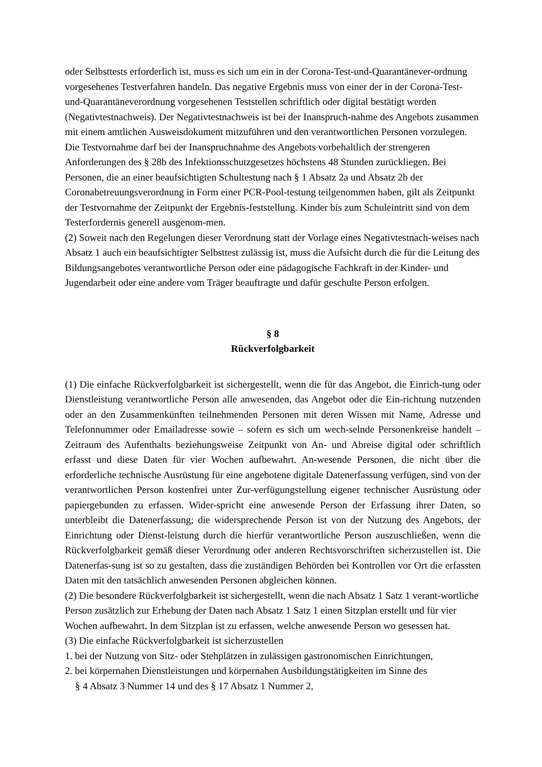oder Selbsttests erforderlich ist, muss es sich um ein in der Corona-Test-und-Quarantänever-ordnung vorgesehenes Testverfahren handeln. Das negative Ergebnis muss von einer der in der Corona-Test-und-Quarantäneverordnung vorgesehenen Teststellen schriftlich oder digital bestätigt werden (Negativtestnachweis). Der Negativtestnachweis ist bei der Inanspruch-nahme des Angebots zusammen mit einem amtlichen Ausweisdokument mitzuführen und den verantwortlichen Personen vorzulegen. Die Testvornahme darf bei der Inanspruchnahme des Angebots vorbehaltlich der strengeren Anforderungen des § 28b des Infektionsschutzgesetzes höchstens 48 Stunden zurückliegen. Bei Personen, die an einer beaufsichtigten Schultestung nach § 1 Absatz 2a und Absatz 2b der Coronabetreuungsverordnung in Form einer PCR-Pool-testung teilgenommen haben, gilt als Zeitpunkt der Testvornahme der Zeitpunkt der Ergebnis-feststellung. Kinder bis zum Schuleintritt sind von dem Testerfordernis generell ausgenom-men.
(2) Soweit nach den Regelungen dieser Verordnung statt der Vorlage eines Negativtestnach-weises nach Absatz 1 auch ein beaufsichtigter Selbsttest zulässig ist, muss die Aufsicht durch die für die Leitung des Bildungsangebotes verantwortliche Person oder eine pädagogische Fachkraft in der Kinder- und Jugendarbeit oder eine andere vom Träger beauftragte und dafür geschulte Person erfolgen.
§ 8
Rückverfolgbarkeit
(1) Die einfache Rückverfolgbarkeit ist sichergestellt, wenn die für das Angebot, die Einrich-tung oder Dienstleistung verantwortliche Person alle anwesenden, das Angebot oder die Ein-richtung nutzenden oder an den Zusammenkünften teilnehmenden Personen mit deren Wissen mit Name, Adresse und Telefonnummer oder Emailadresse sowie – sofern es sich um wech-selnde Personenkreise handelt – Zeitraum des Aufenthalts beziehungsweise Zeitpunkt von An- und Abreise digital oder schriftlich erfasst und diese Daten für vier Wochen aufbewahrt. An-wesende Personen, die nicht über die erforderliche technische Ausrüstung für eine angebotene digitale Datenerfassung verfügen, sind von der verantwortlichen Person kostenfrei unter Zur-verfügungstellung eigener technischer Ausrüstung oder papiergebunden zu erfassen. Wider-spricht eine anwesende Person der Erfassung ihrer Daten, so unterbleibt die Datenerfassung; die widersprechende Person ist von der Nutzung des Angebots, der Einrichtung oder Dienst-leistung durch die hierfür verantwortliche Person auszuschließen, wenn die Rückverfolgbarkeit gemäß dieser Verordnung oder anderen Rechtsvorschriften sicherzustellen ist. Die Datenerfas-sung ist so zu gestalten, dass die zuständigen Behörden bei Kontrollen vor Ort die erfassten Daten mit den tatsächlich anwesenden Personen abgleichen können.
(2) Die besondere Rückverfolgbarkeit ist sichergestellt, wenn die nach Absatz 1 Satz 1 verant-wortliche Person zusätzlich zur Erhebung der Daten nach Absatz 1 Satz 1 einen Sitzplan erstellt und für vier Wochen aufbewahrt. In dem Sitzplan ist zu erfassen, welche anwesende Person wo gesessen hat.
(3) Die einfache Rückverfolgbarkeit ist sicherzustellen
1. bei der Nutzung von Sitz- oder Stehplätzen in zulässigen gastronomischen Einrichtungen,
2. bei körpernahen Dienstleistungen und körpernahen Ausbildungstätigkeiten im Sinne des
§ 4 Absatz 3 Nummer 14 und des § 17 Absatz 1 Nummer 2,